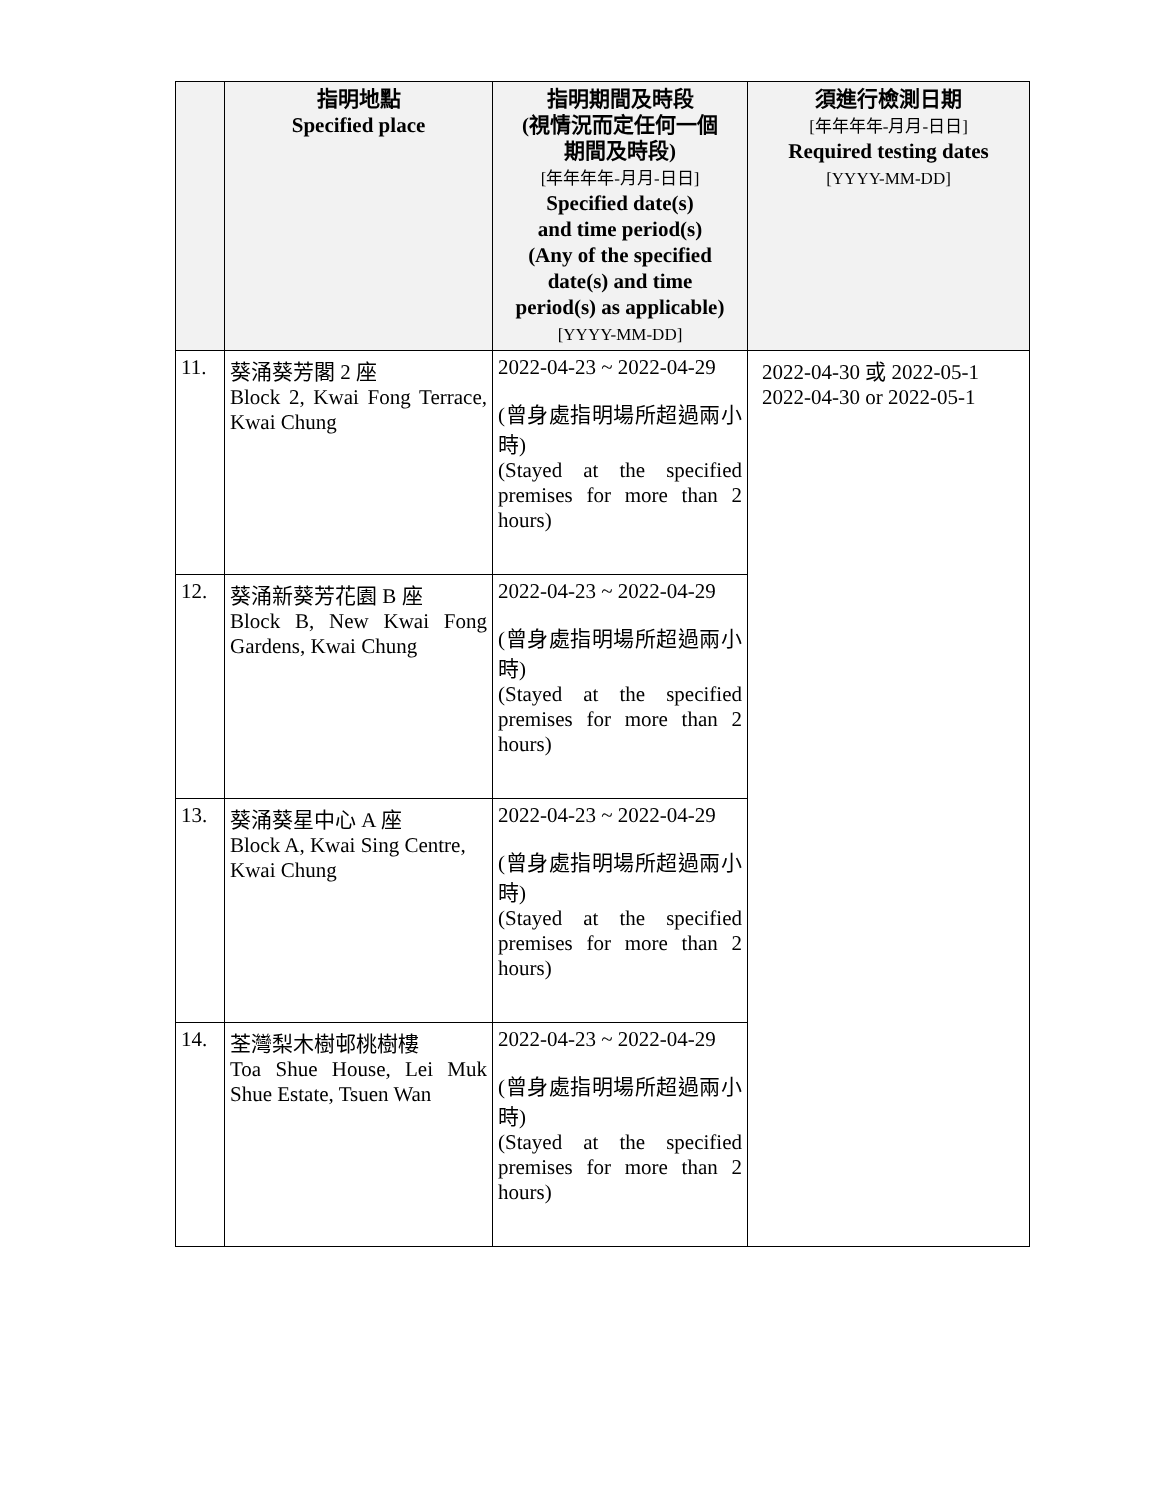| | 指明地點 Specified place | 指明期間及時段 (視情況而定任何一個 期間及時段) [年年年年-月月-日日] Specified date(s) and time period(s) (Any of the specified date(s) and time period(s) as applicable) [YYYY-MM-DD] | 須進行檢測日期 [年年年年-月月-日日] Required testing dates [YYYY-MM-DD] |
| --- | --- | --- | --- |
| 11. | 葵涌葵芳閣 2 座 Block 2, Kwai Fong Terrace, Kwai Chung | 2022-04-23 ~ 2022-04-29 (曾身處指明場所超過兩小時) (Stayed at the specified premises for more than 2 hours) | 2022-04-30 或 2022-05-1 2022-04-30 or 2022-05-1 |
| 12. | 葵涌新葵芳花園 B 座 Block B, New Kwai Fong Gardens, Kwai Chung | 2022-04-23 ~ 2022-04-29 (曾身處指明場所超過兩小時) (Stayed at the specified premises for more than 2 hours) | |
| 13. | 葵涌葵星中心 A 座 Block A, Kwai Sing Centre, Kwai Chung | 2022-04-23 ~ 2022-04-29 (曾身處指明場所超過兩小時) (Stayed at the specified premises for more than 2 hours) | |
| 14. | 荃灣梨木樹邨桃樹樓 Toa Shue House, Lei Muk Shue Estate, Tsuen Wan | 2022-04-23 ~ 2022-04-29 (曾身處指明場所超過兩小時) (Stayed at the specified premises for more than 2 hours) | |